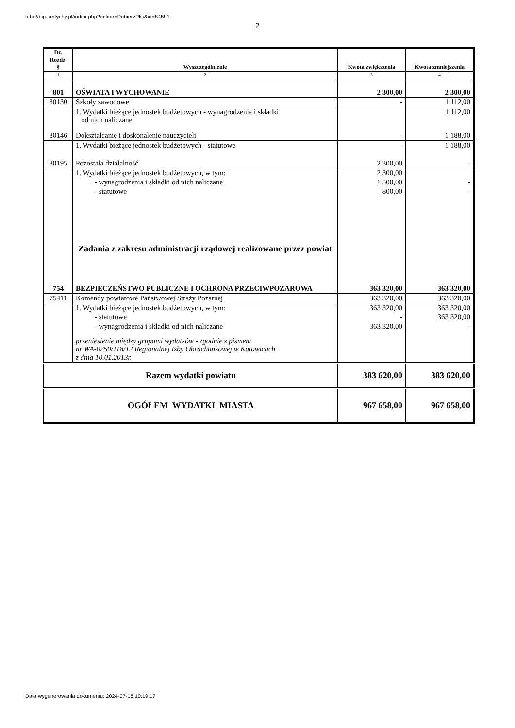http://bip.umtychy.pl/index.php?action=PobierzPlik&id=84591
2
| Dz. Rozdz. § | Wyszczególnienie | Kwota zwiększenia | Kwota zmniejszenia |
| --- | --- | --- | --- |
| 1 | 2 | 3 | 4 |
| 801 | OŚWIATA I WYCHOWANIE | 2 300,00 | 2 300,00 |
| 80130 | Szkoły zawodowe | - | 1 112,00 |
| | 1. Wydatki bieżące jednostek budżetowych - wynagrodzenia i składki od nich naliczane | | 1 112,00 |
| 80146 | Dokształcanie i doskonalenie nauczycieli | - | 1 188,00 |
| | 1. Wydatki bieżące jednostek budżetowych - statutowe | - | 1 188,00 |
| 80195 | Pozostała działalność | 2 300,00 | - |
| | 1. Wydatki bieżące jednostek budżetowych, w tym: | 2 300,00 | |
| | - wynagrodzenia i składki od nich naliczane | 1 500,00 | - |
| | - statutowe | 800,00 | - |
| | Zadania z zakresu administracji rządowej realizowane przez powiat | | |
| 754 | BEZPIECZEŃSTWO PUBLICZNE I OCHRONA PRZECIWPOŻAROWA | 363 320,00 | 363 320,00 |
| 75411 | Komendy powiatowe Państwowej Straży Pożarnej | 363 320,00 | 363 320,00 |
| | 1. Wydatki bieżące jednostek budżetowych, w tym: | 363 320,00 | 363 320,00 |
| | - statutowe | - | 363 320,00 |
| | - wynagrodzenia i składki od nich naliczane | 363 320,00 | - |
| | przeniesienie między grupami wydatków - zgodnie z pismem nr WA-0250/118/12 Regionalnej Izby Obrachunkowej w Katowicach z dnia 10.01.2013r. | | |
| Razem wydatki powiatu | | 383 620,00 | 383 620,00 |
| OGÓŁEM WYDATKI MIASTA | | 967 658,00 | 967 658,00 |
Data wygenerowania dokumentu: 2024-07-18 10:19:17